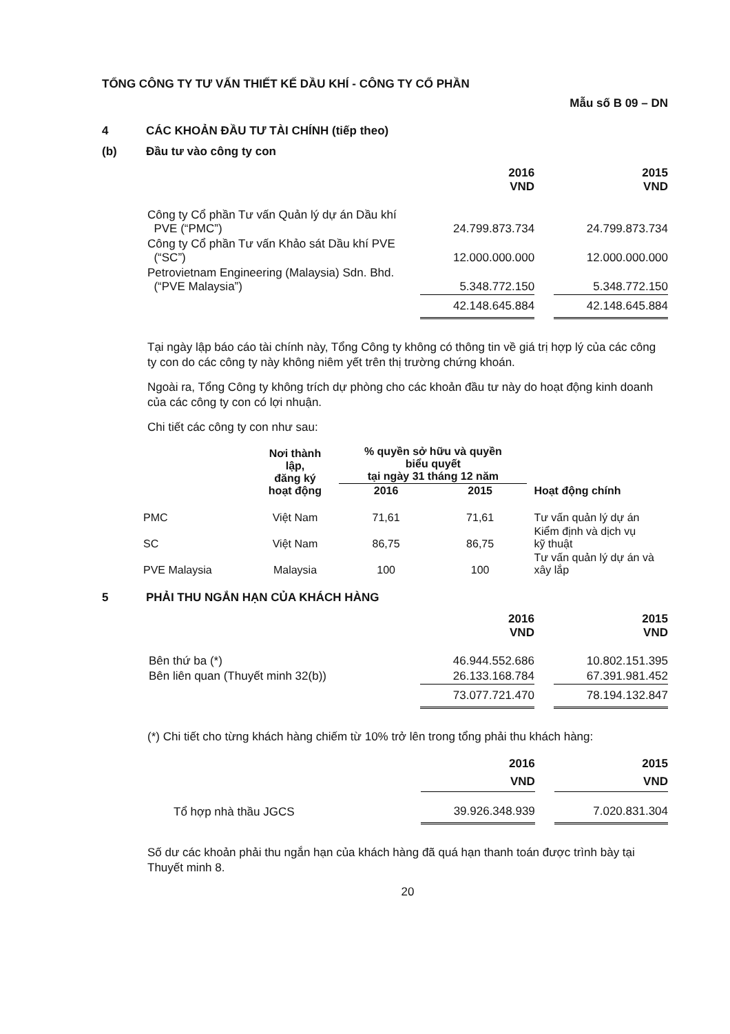TỔNG CÔNG TY TƯ VẤN THIẾT KẾ DẦU KHÍ - CÔNG TY CỔ PHẦN
Mẫu số B 09 – DN
4 CÁC KHOẢN ĐẦU TƯ TÀI CHÍNH (tiếp theo)
(b) Đầu tư vào công ty con
| | 2016 VND | | 2015 VND |
| --- | --- | --- | --- |
| Công ty Cổ phần Tư vấn Quản lý dự án Dầu khí PVE (“PMC”) | 24.799.873.734 | | 24.799.873.734 |
| Công ty Cổ phần Tư vấn Khảo sát Dầu khí PVE (“SC”) | 12.000.000.000 | | 12.000.000.000 |
| Petrovietnam Engineering (Malaysia) Sdn. Bhd. (“PVE Malaysia”) | 5.348.772.150 | | 5.348.772.150 |
| | 42.148.645.884 | | 42.148.645.884 |
Tại ngày lập báo cáo tài chính này, Tổng Công ty không có thông tin về giá trị hợp lý của các công ty con do các công ty này không niêm yết trên thị trường chứng khoán.
Ngoài ra, Tổng Công ty không trích dự phòng cho các khoản đầu tư này do hoạt động kinh doanh của các công ty con có lợi nhuận.
Chi tiết các công ty con như sau:
| | Nơi thành lập, đăng ký hoạt động | % quyền sở hữu và quyền biểu quyết tại ngày 31 tháng 12 năm | | Hoạt động chính |
| --- | --- | --- | --- | --- |
| | | 2016 | 2015 | |
| PMC | Việt Nam | 71,61 | 71,61 | Tư vấn quản lý dự án |
| SC | Việt Nam | 86,75 | 86,75 | Kiểm định và dịch vụ kỹ thuật |
| PVE Malaysia | Malaysia | 100 | 100 | Tư vấn quản lý dự án và xây lắp |
5 PHẢI THU NGẮN HẠN CỦA KHÁCH HÀNG
| | 2016 VND | | 2015 VND |
| --- | --- | --- | --- |
| Bên thứ ba (*) | 46.944.552.686 | | 10.802.151.395 |
| Bên liên quan (Thuyết minh 32(b)) | 26.133.168.784 | | 67.391.981.452 |
| | 73.077.721.470 | | 78.194.132.847 |
(*) Chi tiết cho từng khách hàng chiếm từ 10% trở lên trong tổng phải thu khách hàng:
| | 2016 VND | | 2015 VND |
| --- | --- | --- | --- |
| Tổ hợp nhà thầu JGCS | 39.926.348.939 | | 7.020.831.304 |
Số dư các khoản phải thu ngắn hạn của khách hàng đã quá hạn thanh toán được trình bày tại Thuyết minh 8.
20